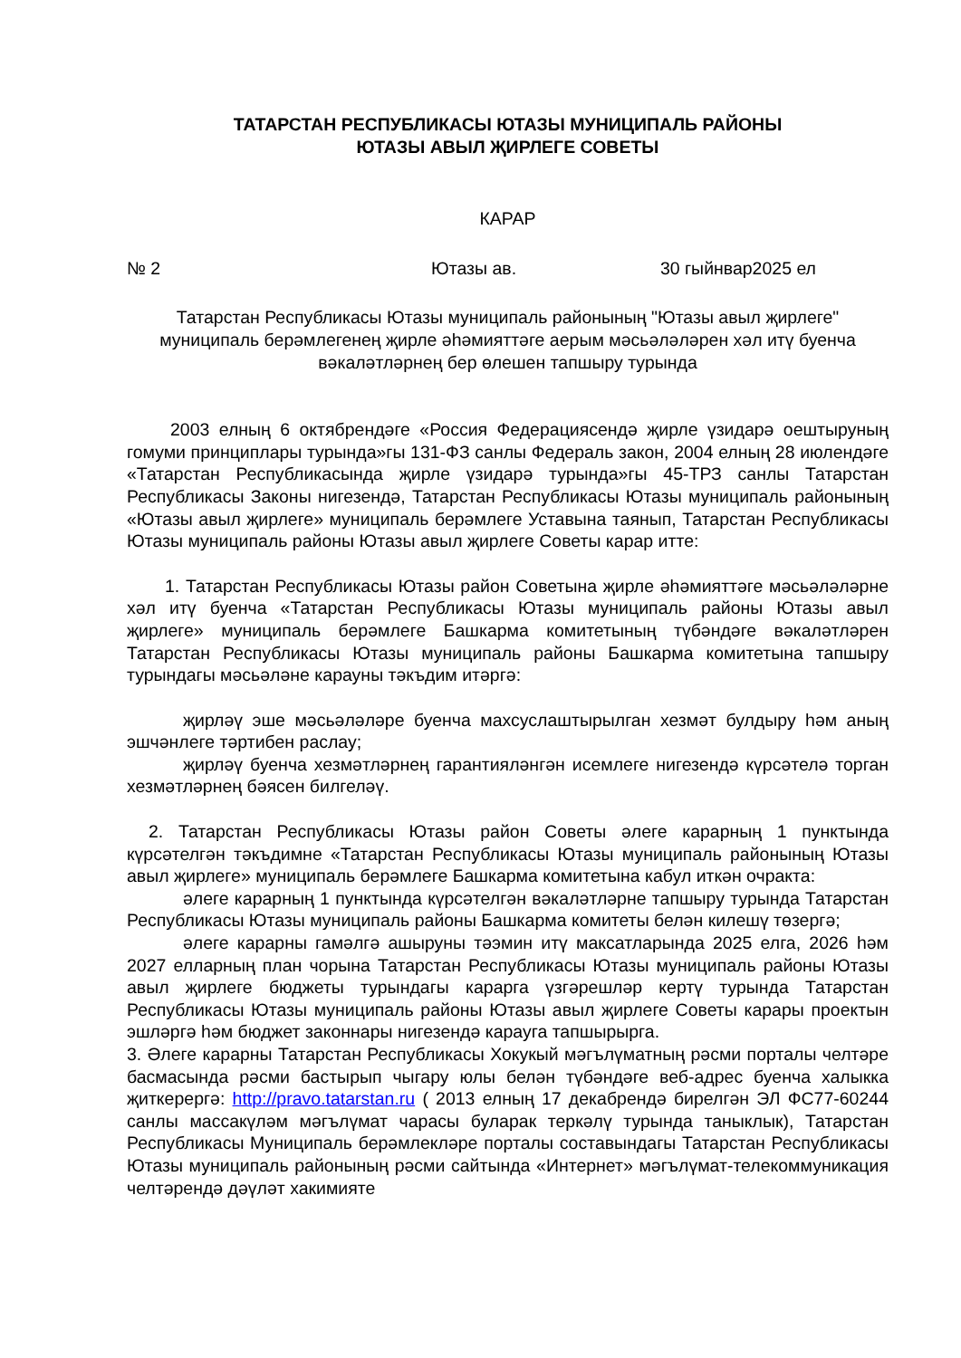ТАТАРСТАН РЕСПУБЛИКАСЫ ЮТАЗЫ МУНИЦИПАЛЬ РАЙОНЫ
ЮТАЗЫ АВЫЛ ҖИРЛЕГЕ СОВЕТЫ
КАРАР
№ 2 Ютазы ав. 30 гыйнвар2025 ел
Татарстан Республикасы Ютазы муниципаль районының "Ютазы авыл җирлеге" муниципаль берәмлегенең җирле әһәмияттәге аерым мәсьәләләрен хәл итү буенча вәкаләтләрнең бер өлешен тапшыру турында
2003 елның 6 октябрендәге «Россия Федерациясендә җирле үзидарә оештыруның гомуми принциплары турында»гы 131-ФЗ санлы Федераль закон, 2004 елның 28 июлендәге «Татарстан Республикасында җирле үзидарә турында»гы 45-ТРЗ санлы Татарстан Республикасы Законы нигезендә, Татарстан Республикасы Ютазы муниципаль районының «Ютазы авыл җирлеге» муниципаль берәмлеге Уставына таянып, Татарстан Республикасы Ютазы муниципаль районы Ютазы авыл җирлеге Советы карар итте:
1. Татарстан Республикасы Ютазы район Советына җирле әһәмияттәге мәсьәләләрне хәл итү буенча «Татарстан Республикасы Ютазы муниципаль районы Ютазы авыл җирлеге» муниципаль берәмлеге Башкарма комитетының түбәндәге вәкаләтләрен Татарстан Республикасы Ютазы муниципаль районы Башкарма комитетына тапшыру турындагы мәсьәләне карауны тәкъдим итәргә:
җирләү эше мәсьәләләре буенча махсуслаштырылган хезмәт булдыру һәм аның эшчәнлеге тәртибен раслау;
җирләү буенча хезмәтләрнең гарантияләнгән исемлеге нигезендә күрсәтелә торган хезмәтләрнең бәясен билгеләү.
2. Татарстан Республикасы Ютазы район Советы әлеге карарның 1 пунктында күрсәтелгән тәкъдимне «Татарстан Республикасы Ютазы муниципаль районының Ютазы авыл җирлеге» муниципаль берәмлеге Башкарма комитетына кабул иткән очракта:
әлеге карарның 1 пунктында күрсәтелгән вәкаләтләрне тапшыру турында Татарстан Республикасы Ютазы муниципаль районы Башкарма комитеты белән килешү төзергә;
әлеге карарны гамәлгә ашыруны тәэмин итү максатларында 2025 елга, 2026 һәм 2027 елларның план чорына Татарстан Республикасы Ютазы муниципаль районы Ютазы авыл җирлеге бюджеты турындагы карарга үзгәрешләр кертү турында Татарстан Республикасы Ютазы муниципаль районы Ютазы авыл җирлеге Советы карары проектын эшләргә һәм бюджет законнары нигезендә карауга тапшырырга.
3. Әлеге карарны Татарстан Республикасы Хокукый мәгълүматның рәсми порталы челтәре басмасында рәсми бастырып чыгару юлы белән түбәндәге веб-адрес буенча халыкка җиткерергә: http://pravo.tatarstan.ru ( 2013 елның 17 декабрендә бирелгән ЭЛ ФС77-60244 санлы массакүләм мәгълүмат чарасы буларак теркәлү турында таныклык), Татарстан Республикасы Муниципаль берәмлекләре порталы составындагы Татарстан Республикасы Ютазы муниципаль районының рәсми сайтында «Интернет» мәгълүмат-телекоммуникация челтәрендә дәүләт хакимияте